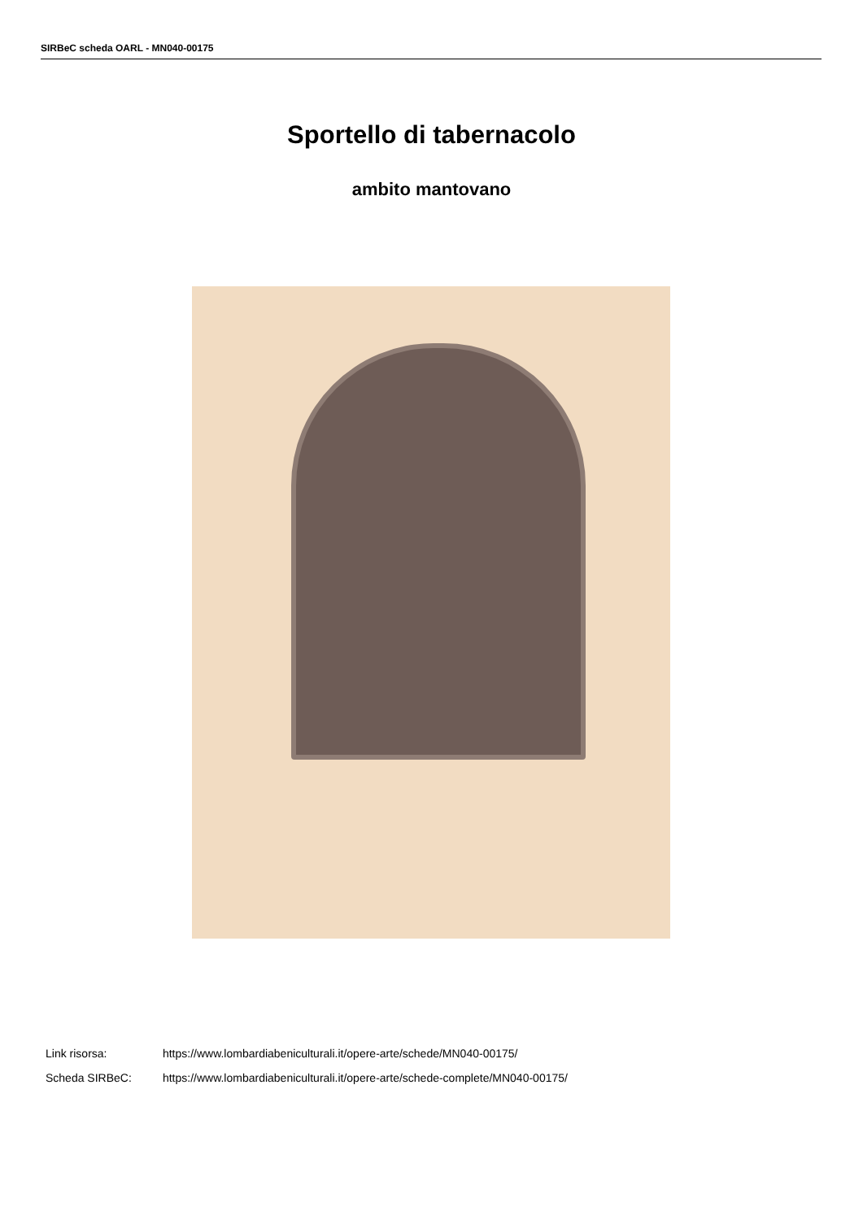SIRBeC scheda OARL - MN040-00175
Sportello di tabernacolo
ambito mantovano
Link risorsa: https://www.lombardiabeniculturali.it/opere-arte/schede/MN040-00175/
Scheda SIRBeC: https://www.lombardiabeniculturali.it/opere-arte/schede-complete/MN040-00175/